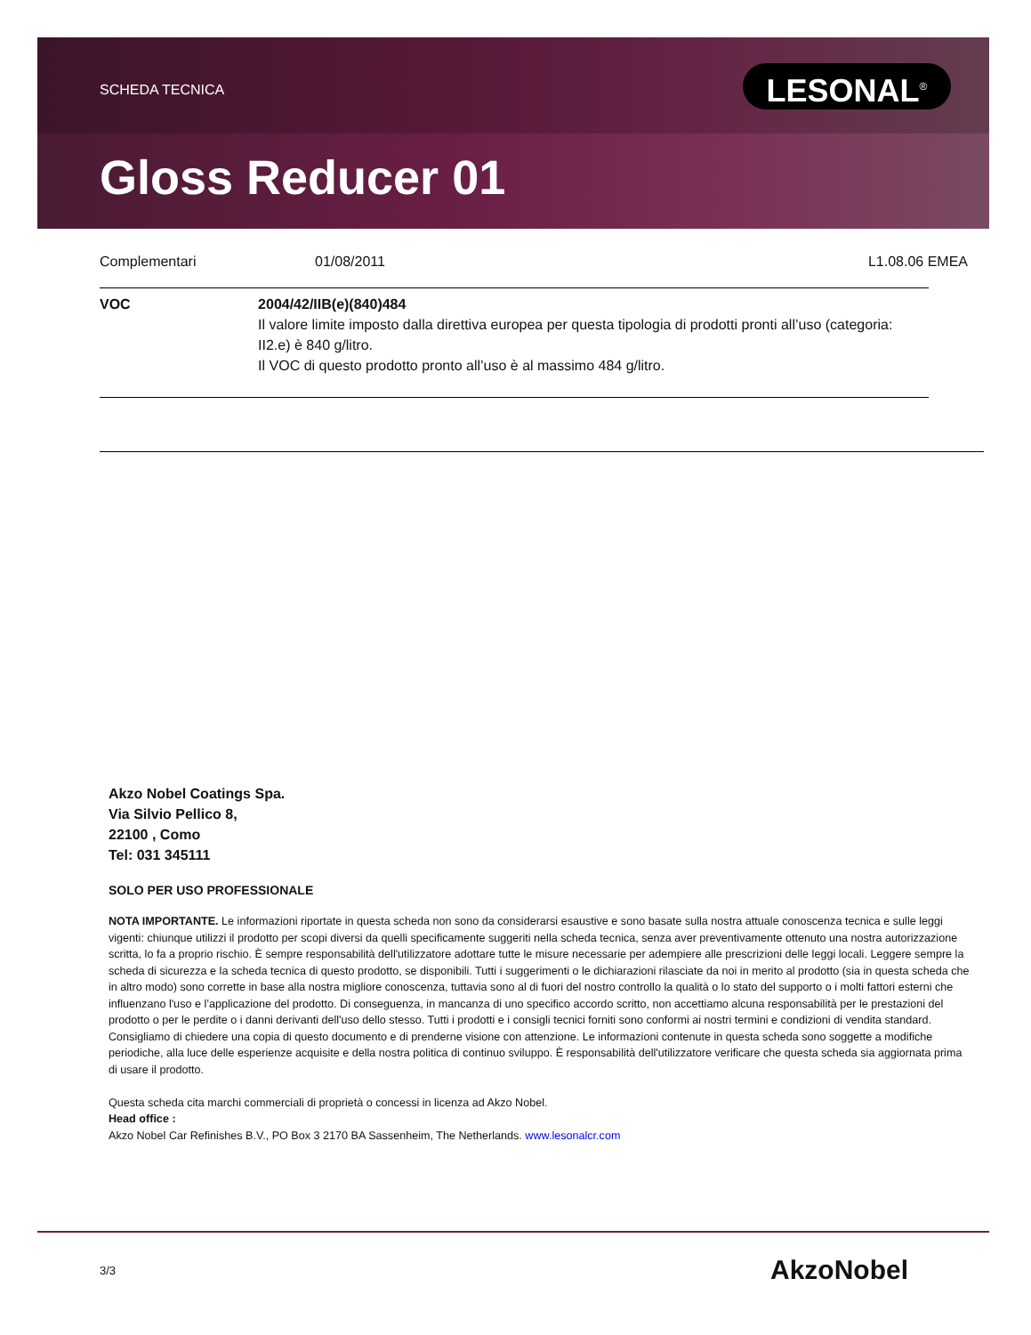SCHEDA TECNICA LESONAL<sup>®</sup>
Gloss Reducer 01
Complementari 01/08/2011 L1.08.06 EMEA
VOC 2004/42/IIB(e)(840)484
Il valore limite imposto dalla direttiva europea per questa tipologia di prodotti pronti all’uso (categoria: II2.e) è 840 g/litro.
Il VOC di questo prodotto pronto all’uso è al massimo 484 g/litro.
Akzo Nobel Coatings Spa.
Via Silvio Pellico 8,
22100 , Como
Tel: 031 345111
SOLO PER USO PROFESSIONALE
NOTA IMPORTANTE. Le informazioni riportate in questa scheda non sono da considerarsi esaustive e sono basate sulla nostra attuale conoscenza tecnica e sulle leggi vigenti: chiunque utilizzi il prodotto per scopi diversi da quelli specificamente suggeriti nella scheda tecnica, senza aver preventivamente ottenuto una nostra autorizzazione scritta, lo fa a proprio rischio. È sempre responsabilità dell'utilizzatore adottare tutte le misure necessarie per adempiere alle prescrizioni delle leggi locali. Leggere sempre la scheda di sicurezza e la scheda tecnica di questo prodotto, se disponibili. Tutti i suggerimenti o le dichiarazioni rilasciate da noi in merito al prodotto (sia in questa scheda che in altro modo) sono corrette in base alla nostra migliore conoscenza, tuttavia sono al di fuori del nostro controllo la qualità o lo stato del supporto o i molti fattori esterni che influenzano l'uso e l’applicazione del prodotto. Di conseguenza, in mancanza di uno specifico accordo scritto, non accettiamo alcuna responsabilità per le prestazioni del prodotto o per le perdite o i danni derivanti dell'uso dello stesso. Tutti i prodotti e i consigli tecnici forniti sono conformi ai nostri termini e condizioni di vendita standard. Consigliamo di chiedere una copia di questo documento e di prenderne visione con attenzione. Le informazioni contenute in questa scheda sono soggette a modifiche periodiche, alla luce delle esperienze acquisite e della nostra politica di continuo sviluppo. È responsabilità dell'utilizzatore verificare che questa scheda sia aggiornata prima di usare il prodotto.
Questa scheda cita marchi commerciali di proprietà o concessi in licenza ad Akzo Nobel.
Head office :
Akzo Nobel Car Refinishes B.V., PO Box 3 2170 BA Sassenheim, The Netherlands. www.lesonalcr.com
3/3 AkzoNobel